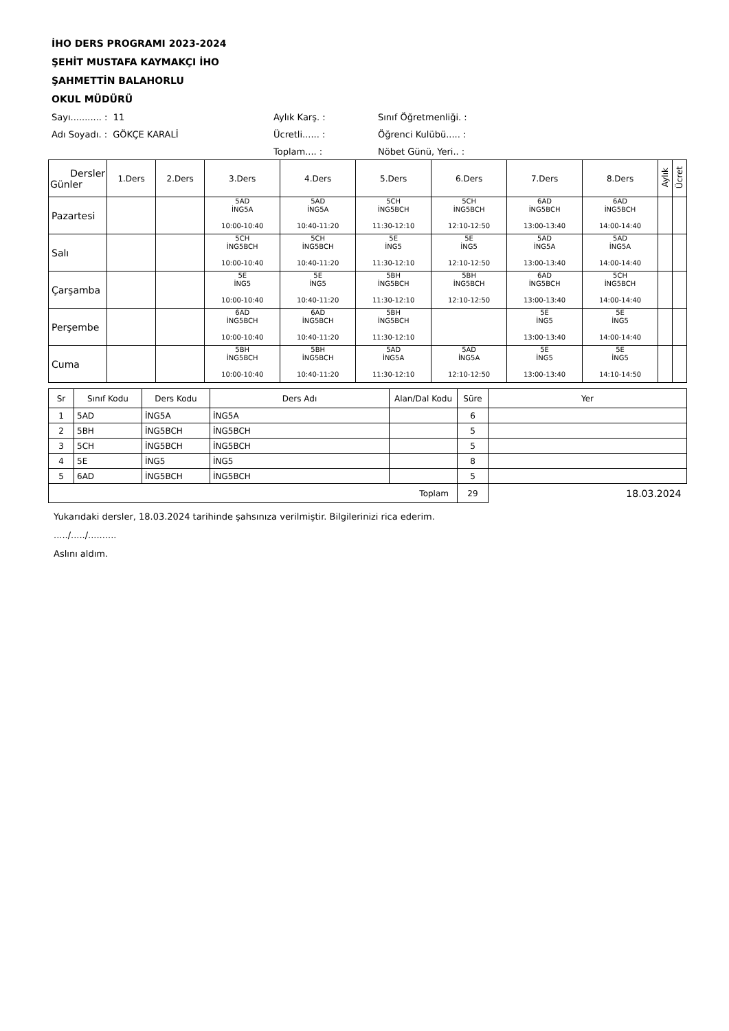İHO DERS PROGRAMI 2023-2024
ŞEHİT MUSTAFA KAYMAKÇI İHO
ŞAHMETTİN BALAHORLU
OKUL MÜDÜRÜ
Sayı........... : 11
Aylık Karş. :
Sınıf Öğretmenliği. :
Adı Soyadı. : GÖKÇE KARALİ
Ücretli...... :
Öğrenci Kulübü..... :
Toplam.... :
Nöbet Günü, Yeri.. :
| Dersler Günler | 1.Ders | 2.Ders | 3.Ders | 4.Ders | 5.Ders | 6.Ders | 7.Ders | 8.Ders | Aylık | Ücret |
| --- | --- | --- | --- | --- | --- | --- | --- | --- | --- | --- |
| Pazartesi | | | 5AD İNG5A 10:00-10:40 | 5AD İNG5A 10:40-11:20 | 5CH İNG5BCH 11:30-12:10 | 5CH İNG5BCH 12:10-12:50 | 6AD İNG5BCH 13:00-13:40 | 6AD İNG5BCH 14:00-14:40 | | |
| Salı | | | 5CH İNG5BCH 10:00-10:40 | 5CH İNG5BCH 10:40-11:20 | 5E İNG5 11:30-12:10 | 5E İNG5 12:10-12:50 | 5AD İNG5A 13:00-13:40 | 5AD İNG5A 14:00-14:40 | | |
| Çarşamba | | | 5E İNG5 10:00-10:40 | 5E İNG5 10:40-11:20 | 5BH İNG5BCH 11:30-12:10 | 5BH İNG5BCH 12:10-12:50 | 6AD İNG5BCH 13:00-13:40 | 5CH İNG5BCH 14:00-14:40 | | |
| Perşembe | | | 6AD İNG5BCH 10:00-10:40 | 6AD İNG5BCH 10:40-11:20 | 5BH İNG5BCH 11:30-12:10 | | 5E İNG5 13:00-13:40 | 5E İNG5 14:00-14:40 | | |
| Cuma | | | 5BH İNG5BCH 10:00-10:40 | 5BH İNG5BCH 10:40-11:20 | 5AD İNG5A 11:30-12:10 | 5AD İNG5A 12:10-12:50 | 5E İNG5 13:00-13:40 | 5E İNG5 14:10-14:50 | | |
| Sr | Sınıf Kodu | Ders Kodu | Ders Adı | Alan/Dal Kodu | Süre | Yer |
| --- | --- | --- | --- | --- | --- | --- |
| 1 | 5AD | İNG5A | İNG5A | | 6 | |
| 2 | 5BH | İNG5BCH | İNG5BCH | | 5 | |
| 3 | 5CH | İNG5BCH | İNG5BCH | | 5 | |
| 4 | 5E | İNG5 | İNG5 | | 8 | |
| 5 | 6AD | İNG5BCH | İNG5BCH | | 5 | |
| Toplam | | | | | 29 | 18.03.2024 |
Yukarıdaki dersler, 18.03.2024 tarihinde şahsınıza verilmiştir. Bilgilerinizi rica ederim.
...../...../..........
Aslını aldım.